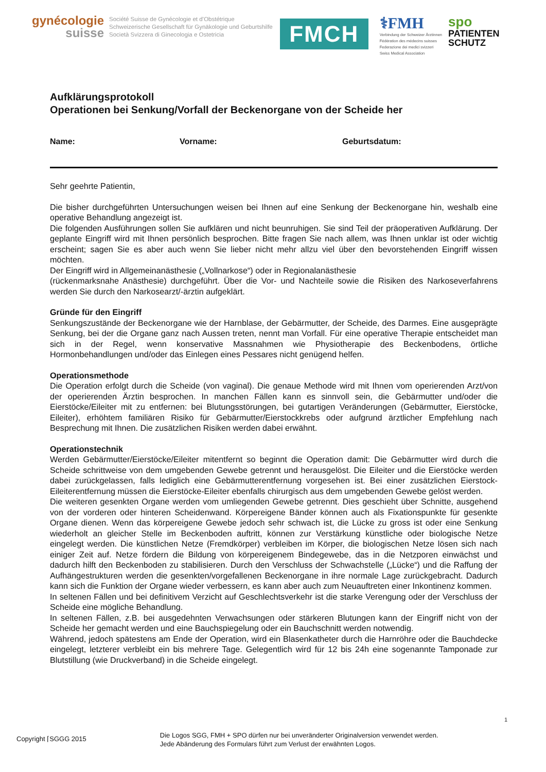gynécologie
suisse
Société Suisse de Gynécologie et d’Obstétrique
Schweizerische Gesellschaft für Gynäkologie und Geburtshilfe
Società Svizzera di Ginecologia e Ostetricia
FMCH
⚕FMH
Verbindung der Schweizer Ärztinnen
Fédération des médecins suisses
Federazione dei medici svizzeri
Swiss Medical Association
spo
PATIENTEN
SCHUTZ
Aufklärungsprotokoll
Operationen bei Senkung/Vorfall der Beckenorgane von der Scheide her
Name: Vorname: Geburtsdatum:
Sehr geehrte Patientin,
Die bisher durchgeführten Untersuchungen weisen bei Ihnen auf eine Senkung der Beckenorgane hin, weshalb eine operative Behandlung angezeigt ist.
Die folgenden Ausführungen sollen Sie aufklären und nicht beunruhigen. Sie sind Teil der präoperativen Aufklärung. Der geplante Eingriff wird mit Ihnen persönlich besprochen. Bitte fragen Sie nach allem, was Ihnen unklar ist oder wichtig erscheint; sagen Sie es aber auch wenn Sie lieber nicht mehr allzu viel über den bevorstehenden Eingriff wissen möchten.
Der Eingriff wird in Allgemeinanästhesie („Vollnarkose“) oder in Regionalanästhesie
(rückenmarksnahe Anästhesie) durchgeführt. Über die Vor- und Nachteile sowie die Risiken des Narkoseverfahrens werden Sie durch den Narkosearzt/-ärztin aufgeklärt.
Gründe für den Eingriff
Senkungszustände der Beckenorgane wie der Harnblase, der Gebärmutter, der Scheide, des Darmes. Eine ausgeprägte Senkung, bei der die Organe ganz nach Aussen treten, nennt man Vorfall. Für eine operative Therapie entscheidet man sich in der Regel, wenn konservative Massnahmen wie Physiotherapie des Beckenbodens, örtliche Hormonbehandlungen und/oder das Einlegen eines Pessares nicht genügend helfen.
Operationsmethode
Die Operation erfolgt durch die Scheide (von vaginal). Die genaue Methode wird mit Ihnen vom operierenden Arzt/von der operierenden Ärztin besprochen. In manchen Fällen kann es sinnvoll sein, die Gebärmutter und/oder die Eierstöcke/Eileiter mit zu entfernen: bei Blutungsstörungen, bei gutartigen Veränderungen (Gebärmutter, Eierstöcke, Eileiter), erhöhtem familiären Risiko für Gebärmutter/Eierstockkrebs oder aufgrund ärztlicher Empfehlung nach Besprechung mit Ihnen. Die zusätzlichen Risiken werden dabei erwähnt.
Operationstechnik
Werden Gebärmutter/Eierstöcke/Eileiter mitentfernt so beginnt die Operation damit: Die Gebärmutter wird durch die Scheide schrittweise von dem umgebenden Gewebe getrennt und herausgelöst. Die Eileiter und die Eierstöcke werden dabei zurückgelassen, falls lediglich eine Gebärmutterentfernung vorgesehen ist. Bei einer zusätzlichen Eierstock-Eileiterentfernung müssen die Eierstöcke-Eileiter ebenfalls chirurgisch aus dem umgebenden Gewebe gelöst werden.
Die weiteren gesenkten Organe werden vom umliegenden Gewebe getrennt. Dies geschieht über Schnitte, ausgehend von der vorderen oder hinteren Scheidenwand. Körpereigene Bänder können auch als Fixationspunkte für gesenkte Organe dienen. Wenn das körpereigene Gewebe jedoch sehr schwach ist, die Lücke zu gross ist oder eine Senkung wiederholt an gleicher Stelle im Beckenboden auftritt, können zur Verstärkung künstliche oder biologische Netze eingelegt werden. Die künstlichen Netze (Fremdkörper) verbleiben im Körper, die biologischen Netze lösen sich nach einiger Zeit auf. Netze fördern die Bildung von körpereigenem Bindegewebe, das in die Netzporen einwächst und dadurch hilft den Beckenboden zu stabilisieren. Durch den Verschluss der Schwachstelle („Lücke“) und die Raffung der Aufhängestrukturen werden die gesenkten/vorgefallenen Beckenorgane in ihre normale Lage zurückgebracht. Dadurch kann sich die Funktion der Organe wieder verbessern, es kann aber auch zum Neuauftreten einer Inkontinenz kommen.
In seltenen Fällen und bei definitivem Verzicht auf Geschlechtsverkehr ist die starke Verengung oder der Verschluss der Scheide eine mögliche Behandlung.
In seltenen Fällen, z.B. bei ausgedehnten Verwachsungen oder stärkeren Blutungen kann der Eingriff nicht von der Scheide her gemacht werden und eine Bauchspiegelung oder ein Bauchschnitt werden notwendig.
Während, jedoch spätestens am Ende der Operation, wird ein Blasenkatheter durch die Harnröhre oder die Bauchdecke eingelegt, letzterer verbleibt ein bis mehrere Tage. Gelegentlich wird für 12 bis 24h eine sogenannte Tamponade zur Blutstillung (wie Druckverband) in die Scheide eingelegt.
1
Copyright ⌈SGGG 2015
Die Logos SGG, FMH + SPO dürfen nur bei unveränderter Originalversion verwendet werden.
Jede Abänderung des Formulars führt zum Verlust der erwähnten Logos.